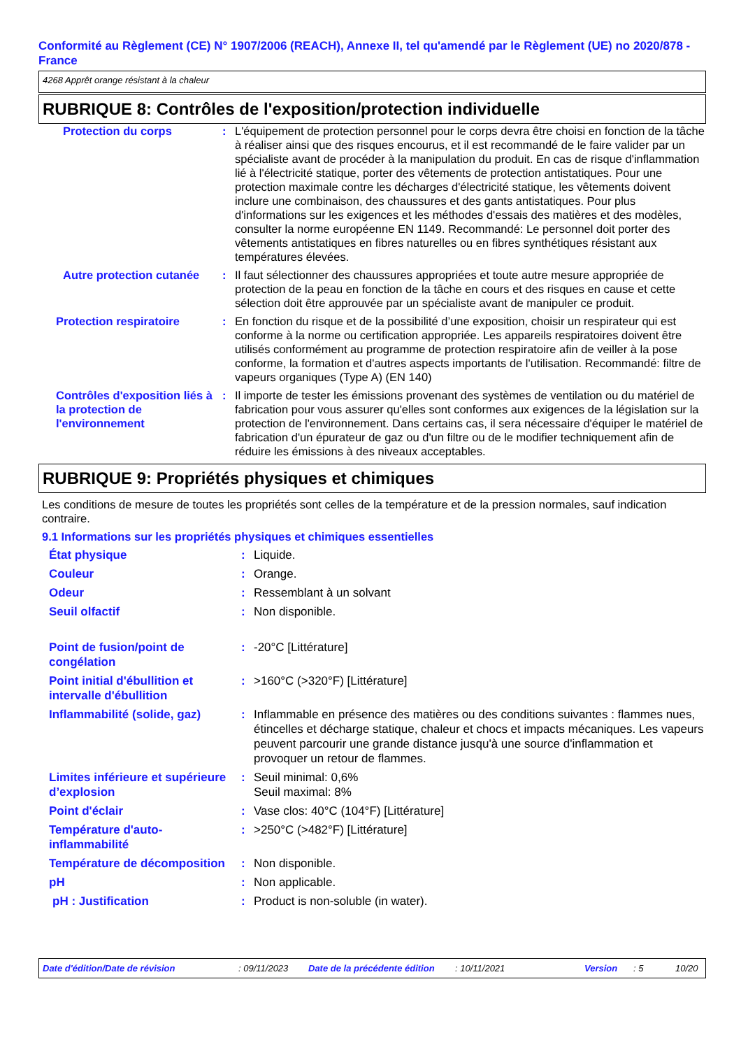Conformité au Règlement (CE) N° 1907/2006 (REACH), Annexe II, tel qu'amendé par le Règlement (UE) no 2020/878 - France
4268 Apprêt orange résistant à la chaleur
RUBRIQUE 8: Contrôles de l'exposition/protection individuelle
| Protection du corps | : | L'équipement de protection personnel pour le corps devra être choisi en fonction de la tâche à réaliser ainsi que des risques encourus, et il est recommandé de le faire valider par un spécialiste avant de procéder à la manipulation du produit. En cas de risque d'inflammation lié à l'électricité statique, porter des vêtements de protection antistatiques. Pour une protection maximale contre les décharges d'électricité statique, les vêtements doivent inclure une combinaison, des chaussures et des gants antistatiques. Pour plus d'informations sur les exigences et les méthodes d'essais des matières et des modèles, consulter la norme européenne EN 1149. Recommandé: Le personnel doit porter des vêtements antistatiques en fibres naturelles ou en fibres synthétiques résistant aux températures élevées. |
| Autre protection cutanée | : | Il faut sélectionner des chaussures appropriées et toute autre mesure appropriée de protection de la peau en fonction de la tâche en cours et des risques en cause et cette sélection doit être approuvée par un spécialiste avant de manipuler ce produit. |
| Protection respiratoire | : | En fonction du risque et de la possibilité d’une exposition, choisir un respirateur qui est conforme à la norme ou certification appropriée. Les appareils respiratoires doivent être utilisés conformément au programme de protection respiratoire afin de veiller à la pose conforme, la formation et d'autres aspects importants de l'utilisation. Recommandé: filtre de vapeurs organiques (Type A) (EN 140) |
| Contrôles d'exposition liés à la protection de l'environnement | : | Il importe de tester les émissions provenant des systèmes de ventilation ou du matériel de fabrication pour vous assurer qu'elles sont conformes aux exigences de la législation sur la protection de l'environnement. Dans certains cas, il sera nécessaire d'équiper le matériel de fabrication d'un épurateur de gaz ou d'un filtre ou de le modifier techniquement afin de réduire les émissions à des niveaux acceptables. |
RUBRIQUE 9: Propriétés physiques et chimiques
Les conditions de mesure de toutes les propriétés sont celles de la température et de la pression normales, sauf indication contraire.
9.1 Informations sur les propriétés physiques et chimiques essentielles
| État physique | : | Liquide. |
| Couleur | : | Orange. |
| Odeur | : | Ressemblant à un solvant |
| Seuil olfactif | : | Non disponible. |
| Point de fusion/point de congélation | : | -20°C [Littérature] |
| Point initial d'ébullition et intervalle d'ébullition | : | >160°C (>320°F) [Littérature] |
| Inflammabilité (solide, gaz) | : | Inflammable en présence des matières ou des conditions suivantes : flammes nues, étincelles et décharge statique, chaleur et chocs et impacts mécaniques. Les vapeurs peuvent parcourir une grande distance jusqu'à une source d'inflammation et provoquer un retour de flammes. |
| Limites inférieure et supérieure d’explosion | : | Seuil minimal: 0,6% Seuil maximal: 8% |
| Point d'éclair | : | Vase clos: 40°C (104°F) [Littérature] |
| Température d'auto-inflammabilité | : | >250°C (>482°F) [Littérature] |
| Température de décomposition | : | Non disponible. |
| pH | : | Non applicable. |
| pH : Justification | : | Product is non-soluble (in water). |
Date d'édition/Date de révision: 09/11/2023 Date de la précédente édition: 10/11/2021 Version: 5 10/20